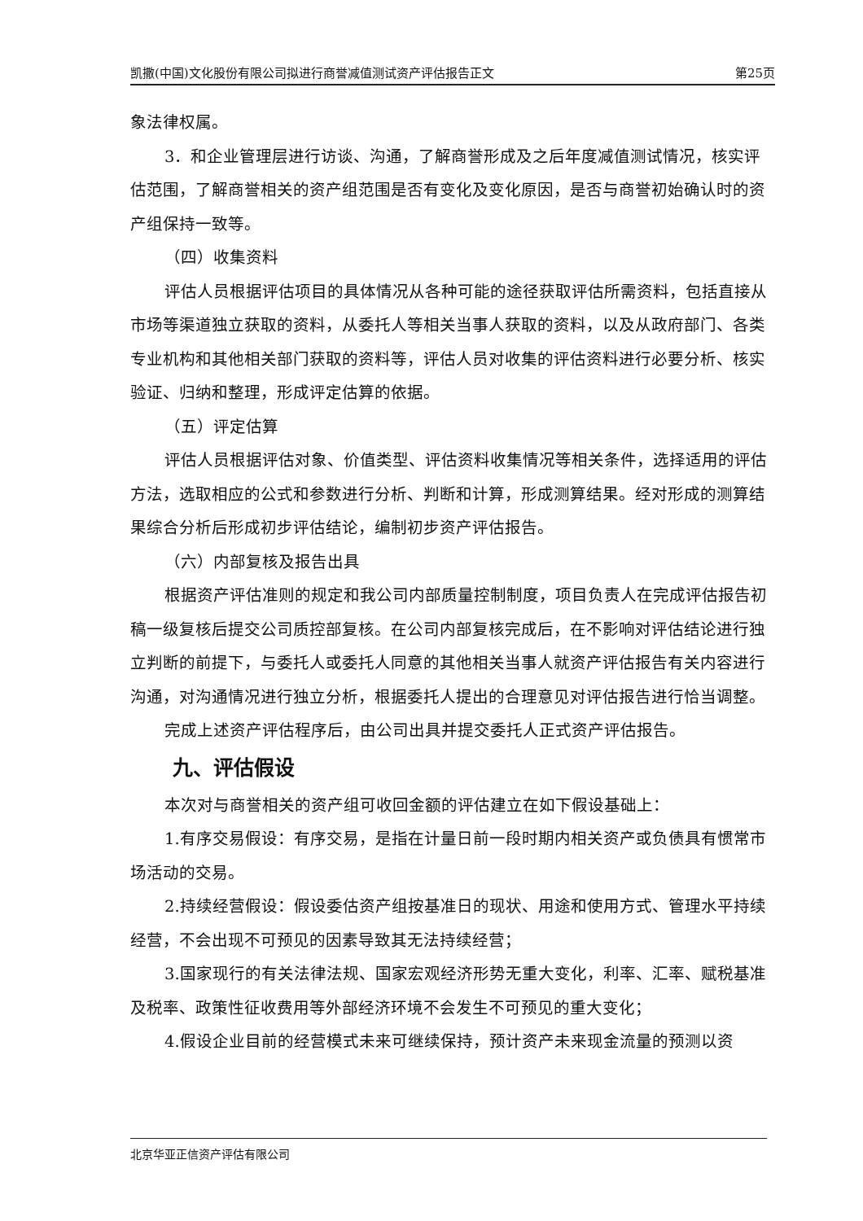凯撒(中国)文化股份有限公司拟进行商誉减值测试资产评估报告正文 第25页
象法律权属。
3．和企业管理层进行访谈、沟通，了解商誉形成及之后年度减值测试情况，核实评估范围，了解商誉相关的资产组范围是否有变化及变化原因，是否与商誉初始确认时的资产组保持一致等。
（四）收集资料
评估人员根据评估项目的具体情况从各种可能的途径获取评估所需资料，包括直接从市场等渠道独立获取的资料，从委托人等相关当事人获取的资料，以及从政府部门、各类专业机构和其他相关部门获取的资料等，评估人员对收集的评估资料进行必要分析、核实验证、归纳和整理，形成评定估算的依据。
（五）评定估算
评估人员根据评估对象、价值类型、评估资料收集情况等相关条件，选择适用的评估方法，选取相应的公式和参数进行分析、判断和计算，形成测算结果。经对形成的测算结果综合分析后形成初步评估结论，编制初步资产评估报告。
（六）内部复核及报告出具
根据资产评估准则的规定和我公司内部质量控制制度，项目负责人在完成评估报告初稿一级复核后提交公司质控部复核。在公司内部复核完成后，在不影响对评估结论进行独立判断的前提下，与委托人或委托人同意的其他相关当事人就资产评估报告有关内容进行沟通，对沟通情况进行独立分析，根据委托人提出的合理意见对评估报告进行恰当调整。
完成上述资产评估程序后，由公司出具并提交委托人正式资产评估报告。
九、评估假设
本次对与商誉相关的资产组可收回金额的评估建立在如下假设基础上：
1.有序交易假设：有序交易，是指在计量日前一段时期内相关资产或负债具有惯常市场活动的交易。
2.持续经营假设：假设委估资产组按基准日的现状、用途和使用方式、管理水平持续经营，不会出现不可预见的因素导致其无法持续经营；
3.国家现行的有关法律法规、国家宏观经济形势无重大变化，利率、汇率、赋税基准及税率、政策性征收费用等外部经济环境不会发生不可预见的重大变化；
4.假设企业目前的经营模式未来可继续保持，预计资产未来现金流量的预测以资
北京华亚正信资产评估有限公司